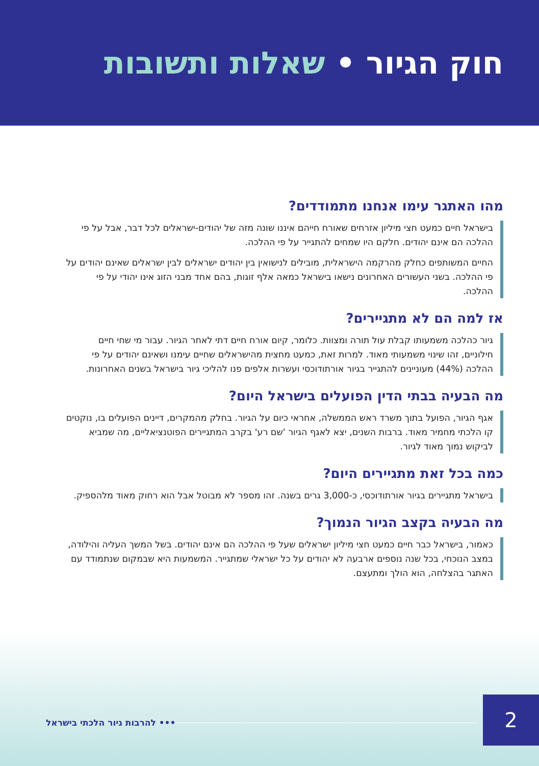חוק הגיור • שאלות ותשובות
מהו האתגר עימו אנחנו מתמודדים?
בישראל חיים כמעט חצי מיליון אזרחים שאורח חייהם איננו שונה מזה של יהודים-ישראלים לכל דבר, אבל על פי ההלכה הם אינם יהודים. חלקם היו שמחים להתגייר על פי ההלכה.
החיים המשותפים כחלק מהרקמה הישראלית, מובילים לנישואין בין יהודים ישראלים לבין ישראלים שאינם יהודים על פי ההלכה. בשני העשורים האחרונים נישאו בישראל כמאה אלף זוגות, בהם אחד מבני הזוג אינו יהודי על פי ההלכה.
אז למה הם לא מתגיירים?
גיור כהלכה משמעותו קבלת עול תורה ומצוות. כלומר, קיום אורח חיים דתי לאחר הגיור. עבור מי שחי חיים חילוניים, זהו שינוי משמעותי מאוד. למרות זאת, כמעט מחצית מהישראלים שחיים עימנו ושאינם יהודים על פי ההלכה (44%) מעוניינים להתגייר בגיור אורתודוכסי ועשרות אלפים פנו להליכי גיור בישראל בשנים האחרונות.
מה הבעיה בבתי הדין הפועלים בישראל היום?
אגף הגיור, הפועל בתוך משרד ראש הממשלה, אחראי כיום על הגיור. בחלק מהמקרים, דיינים הפועלים בו, נוקטים קו הלכתי מחמיר מאוד. ברבות השנים, יצא לאגף הגיור 'שם רע' בקרב המתגיירים הפוטנציאליים, מה שמביא לביקוש נמוך מאוד לגיור.
כמה בכל זאת מתגיירים היום?
בישראל מתגיירים בגיור אורתודוכסי, כ-3,000 גרים בשנה. זהו מספר לא מבוטל אבל הוא רחוק מאוד מלהספיק.
מה הבעיה בקצב הגיור הנמוך?
כאמור, בישראל כבר חיים כמעט חצי מיליון ישראלים שעל פי ההלכה הם אינם יהודים. בשל המשך העליה והילודה, במצב הנוכחי, בכל שנה נוספים ארבעה לא יהודים על כל ישראלי שמתגייר. המשמעות היא שבמקום שנתמודד עם האתגר בהצלחה, הוא הולך ומתעצם.
••• להרבות גיור הלכתי בישראל 2